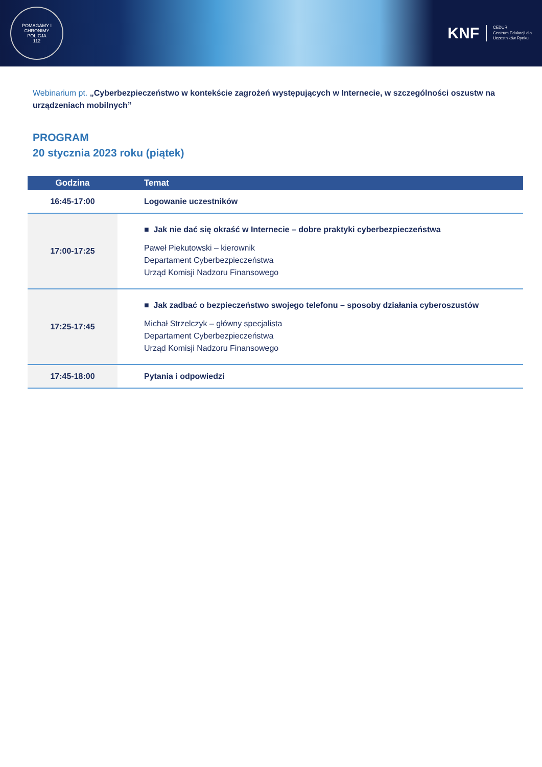POMAGAMY I CHRONIMY
POLICJA
112
KNF CEDUR
Centrum Edukacji dla
Uczestników Rynku
Webinarium pt. „Cyberbezpieczeństwo w kontekście zagrożeń występujących w Internecie, w szczególności oszustw na urządzeniach mobilnych”
PROGRAM
20 stycznia 2023 roku (piątek)
| Godzina | Temat |
| --- | --- |
| 16:45-17:00 | Logowanie uczestników |
| 17:00-17:25 | ■ Jak nie dać się okraść w Internecie – dobre praktyki cyberbezpieczeństwa Paweł Piekutowski – kierownik Departament Cyberbezpieczeństwa Urząd Komisji Nadzoru Finansowego |
| 17:25-17:45 | ■ Jak zadbać o bezpieczeństwo swojego telefonu – sposoby działania cyberoszustów Michał Strzelczyk – główny specjalista Departament Cyberbezpieczeństwa Urząd Komisji Nadzoru Finansowego |
| 17:45-18:00 | Pytania i odpowiedzi |